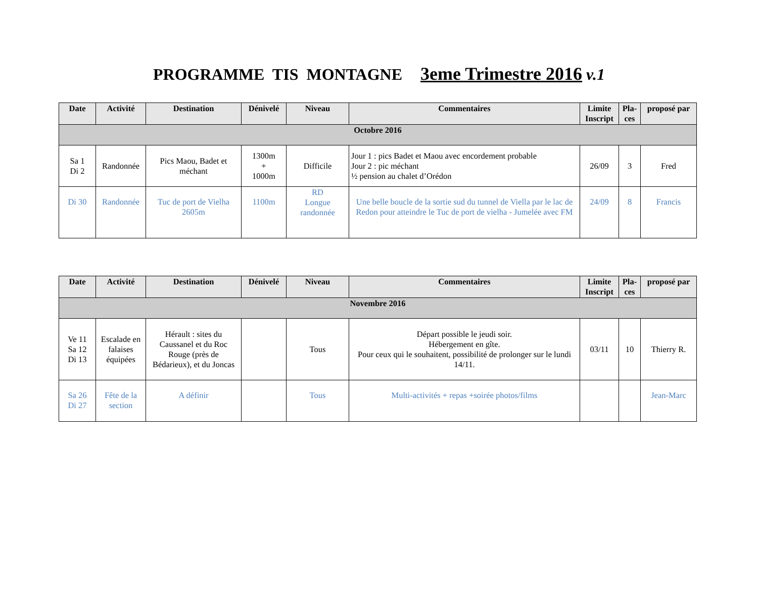PROGRAMME TIS MONTAGNE 3eme Trimestre 2016 v.1
| Date | Activité | Destination | Dénivelé | Niveau | Commentaires | Limite Inscript | Pla-ces | proposé par |
| --- | --- | --- | --- | --- | --- | --- | --- | --- |
| Octobre 2016 | | | | | | | | |
| Sa 1 Di 2 | Randonnée | Pics Maou, Badet et méchant | 1300m + 1000m | Difficile | Jour 1 : pics Badet et Maou avec encordement probable Jour 2 : pic méchant ½ pension au chalet d’Orédon | 26/09 | 3 | Fred |
| Di 30 | Randonnée | Tuc de port de Vielha 2605m | 1100m | RD Longue randonnée | Une belle boucle de la sortie sud du tunnel de Viella par le lac de Redon pour atteindre le Tuc de port de vielha - Jumelée avec FM | 24/09 | 8 | Francis |
| Date | Activité | Destination | Dénivelé | Niveau | Commentaires | Limite Inscript | Pla-ces | proposé par |
| --- | --- | --- | --- | --- | --- | --- | --- | --- |
| Novembre 2016 | | | | | | | | |
| Ve 11 Sa 12 Di 13 | Escalade en falaises équipées | Hérault : sites du Caussanel et du Roc Rouge (près de Bédarieux), et du Joncas | | Tous | Départ possible le jeudi soir. Hébergement en gîte. Pour ceux qui le souhaitent, possibilité de prolonger sur le lundi 14/11. | 03/11 | 10 | Thierry R. |
| Sa 26 Di 27 | Fête de la section | A définir | | Tous | Multi-activités + repas +soirée photos/films | | | Jean-Marc |